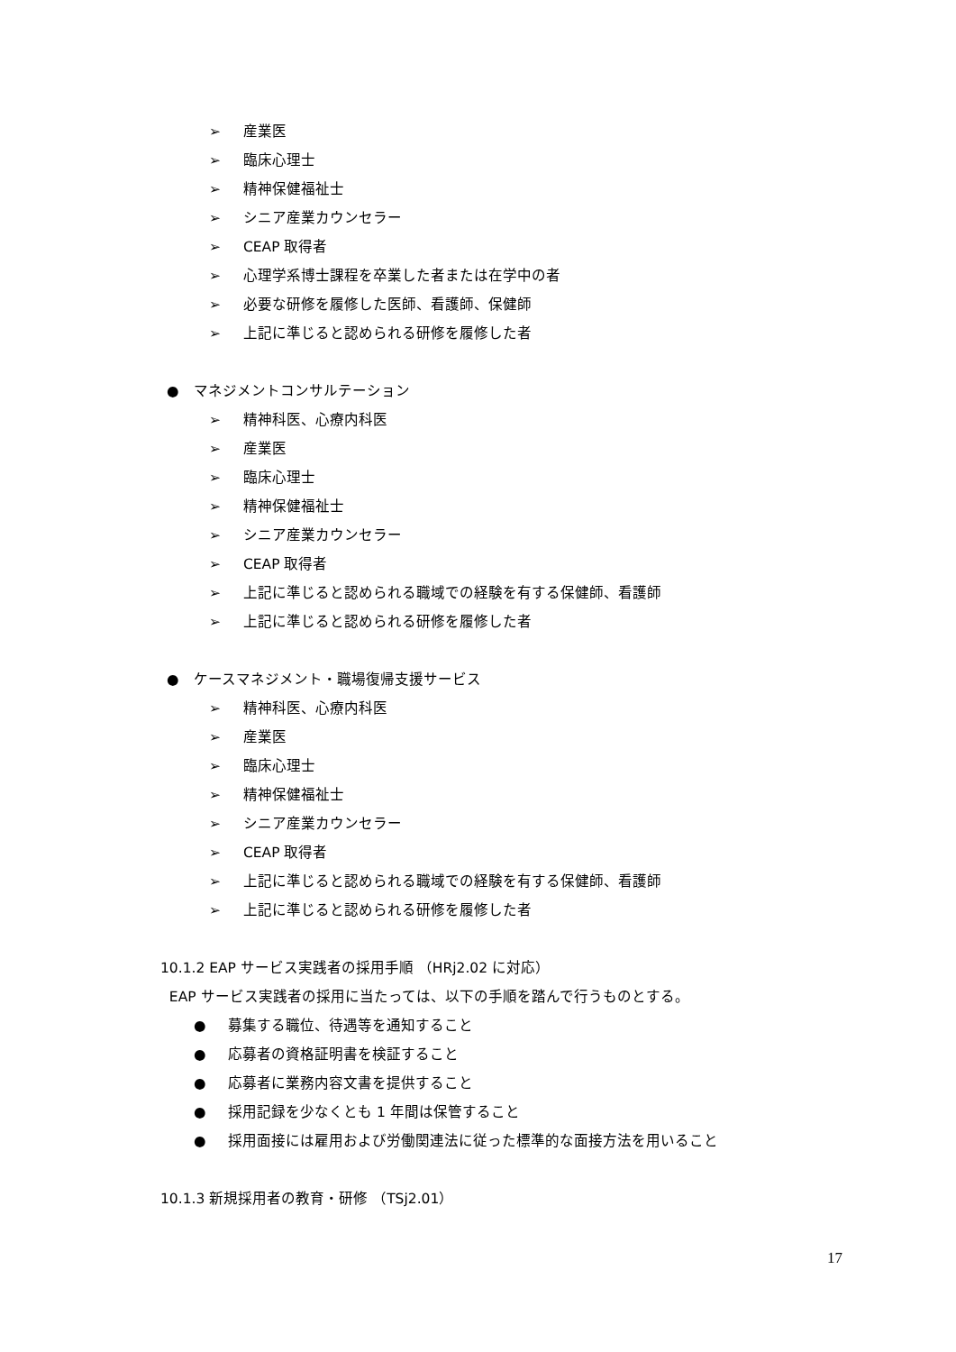➢ 産業医
➢ 臨床心理士
➢ 精神保健福祉士
➢ シニア産業カウンセラー
➢ CEAP 取得者
➢ 心理学系博士課程を卒業した者または在学中の者
➢ 必要な研修を履修した医師、看護師、保健師
➢ 上記に準じると認められる研修を履修した者
● マネジメントコンサルテーション
➢ 精神科医、心療内科医
➢ 産業医
➢ 臨床心理士
➢ 精神保健福祉士
➢ シニア産業カウンセラー
➢ CEAP 取得者
➢ 上記に準じると認められる職域での経験を有する保健師、看護師
➢ 上記に準じると認められる研修を履修した者
● ケースマネジメント・職場復帰支援サービス
➢ 精神科医、心療内科医
➢ 産業医
➢ 臨床心理士
➢ 精神保健福祉士
➢ シニア産業カウンセラー
➢ CEAP 取得者
➢ 上記に準じると認められる職域での経験を有する保健師、看護師
➢ 上記に準じると認められる研修を履修した者
10.1.2 EAP サービス実践者の採用手順 （HRj2.02 に対応）
EAP サービス実践者の採用に当たっては、以下の手順を踏んで行うものとする。
● 募集する職位、待遇等を通知すること
● 応募者の資格証明書を検証すること
● 応募者に業務内容文書を提供すること
● 採用記録を少なくとも 1 年間は保管すること
● 採用面接には雇用および労働関連法に従った標準的な面接方法を用いること
10.1.3 新規採用者の教育・研修 （TSj2.01）
17